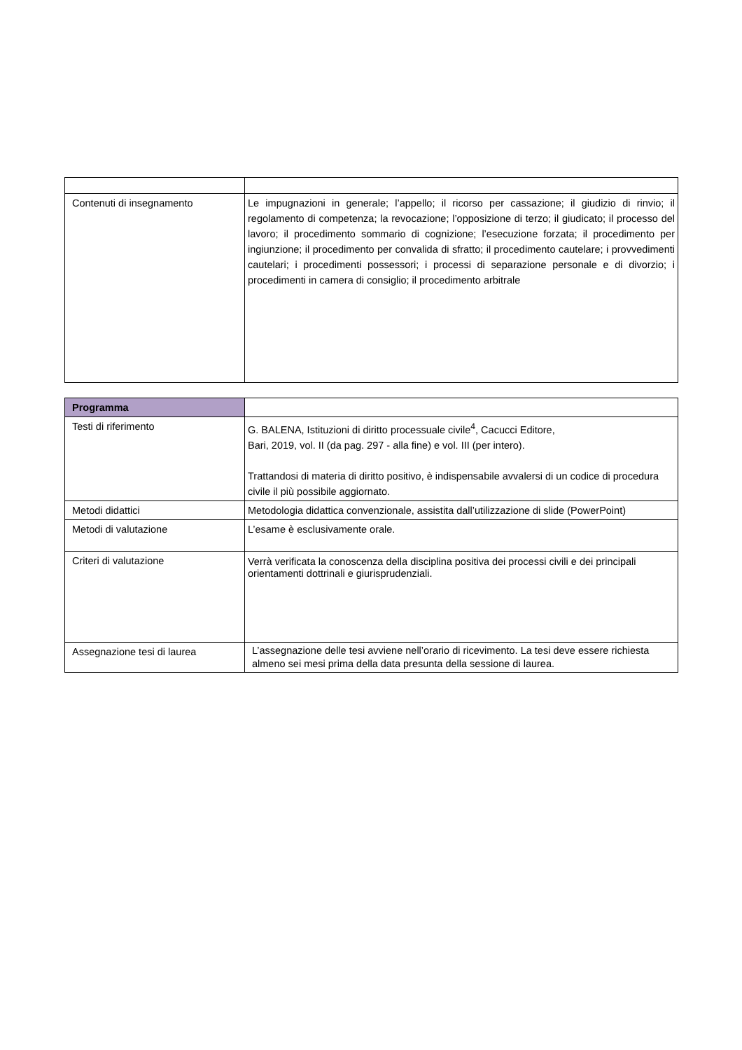| Contenuti di insegnamento | Le impugnazioni in generale; l’appello; il ricorso per cassazione; il giudizio di rinvio; il regolamento di competenza; la revocazione; l’opposizione di terzo; il giudicato; il processo del lavoro; il procedimento sommario di cognizione; l’esecuzione forzata; il procedimento per ingiunzione; il procedimento per convalida di sfratto; il procedimento cautelare; i provvedimenti cautelari; i procedimenti possessori; i processi di separazione personale e di divorzio; i procedimenti in camera di consiglio; il procedimento arbitrale |
| Programma | |
| Testi di riferimento | G. BALENA, Istituzioni di diritto processuale civile<sup>4</sup>, Cacucci Editore, Bari, 2019, vol. II (da pag. 297 - alla fine) e vol. III (per intero). Trattandosi di materia di diritto positivo, è indispensabile avvalersi di un codice di procedura civile il più possibile aggiornato. |
| Metodi didattici | Metodologia didattica convenzionale, assistita dall’utilizzazione di slide (PowerPoint) |
| Metodi di valutazione | L’esame è esclusivamente orale. |
| Criteri di valutazione | Verrà verificata la conoscenza della disciplina positiva dei processi civili e dei principali orientamenti dottrinali e giurisprudenziali. |
| Assegnazione tesi di laurea | L’assegnazione delle tesi avviene nell’orario di ricevimento. La tesi deve essere richiesta almeno sei mesi prima della data presunta della sessione di laurea. |